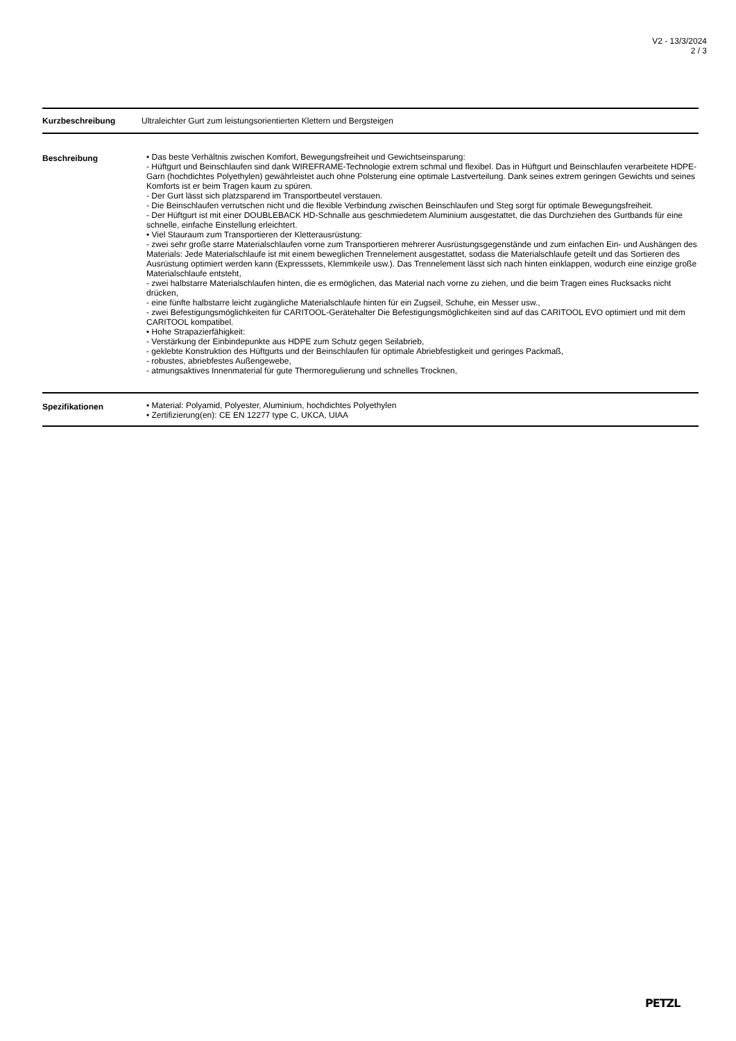V2 - 13/3/2024
2 / 3
Kurzbeschreibung Ultraleichter Gurt zum leistungsorientierten Klettern und Bergsteigen
Beschreibung • Das beste Verhältnis zwischen Komfort, Bewegungsfreiheit und Gewichtseinsparung:
- Hüftgurt und Beinschlaufen sind dank WIREFRAME-Technologie extrem schmal und flexibel. Das in Hüftgurt und Beinschlaufen verarbeitete HDPE-Garn (hochdichtes Polyethylen) gewährleistet auch ohne Polsterung eine optimale Lastverteilung. Dank seines extrem geringen Gewichts und seines Komforts ist er beim Tragen kaum zu spüren.
- Der Gurt lässt sich platzsparend im Transportbeutel verstauen.
- Die Beinschlaufen verrutschen nicht und die flexible Verbindung zwischen Beinschlaufen und Steg sorgt für optimale Bewegungsfreiheit.
- Der Hüftgurt ist mit einer DOUBLEBACK HD-Schnalle aus geschmiedetem Aluminium ausgestattet, die das Durchziehen des Gurtbands für eine schnelle, einfache Einstellung erleichtert.
• Viel Stauraum zum Transportieren der Kletterausrüstung:
- zwei sehr große starre Materialschlaufen vorne zum Transportieren mehrerer Ausrüstungsgegenstände und zum einfachen Ein- und Aushängen des Materials: Jede Materialschlaufe ist mit einem beweglichen Trennelement ausgestattet, sodass die Materialschlaufe geteilt und das Sortieren des Ausrüstung optimiert werden kann (Expresssets, Klemmkeile usw.). Das Trennelement lässt sich nach hinten einklappen, wodurch eine einzige große Materialschlaufe entsteht,
- zwei halbstarre Materialschlaufen hinten, die es ermöglichen, das Material nach vorne zu ziehen, und die beim Tragen eines Rucksacks nicht drücken,
- eine fünfte halbstarre leicht zugängliche Materialschlaufe hinten für ein Zugseil, Schuhe, ein Messer usw.,
- zwei Befestigungsmöglichkeiten für CARITOOL-Gerätehalter Die Befestigungsmöglichkeiten sind auf das CARITOOL EVO optimiert und mit dem CARITOOL kompatibel.
• Hohe Strapazierfähigkeit:
- Verstärkung der Einbindepunkte aus HDPE zum Schutz gegen Seilabrieb,
- geklebte Konstruktion des Hüftgurts und der Beinschlaufen für optimale Abriebfestigkeit und geringes Packmaß,
- robustes, abriebfestes Außengewebe,
- atmungsaktives Innenmaterial für gute Thermoregulierung und schnelles Trocknen,
Spezifikationen • Material: Polyamid, Polyester, Aluminium, hochdichtes Polyethylen
• Zertifizierung(en): CE EN 12277 type C, UKCA, UIAA
PETZL